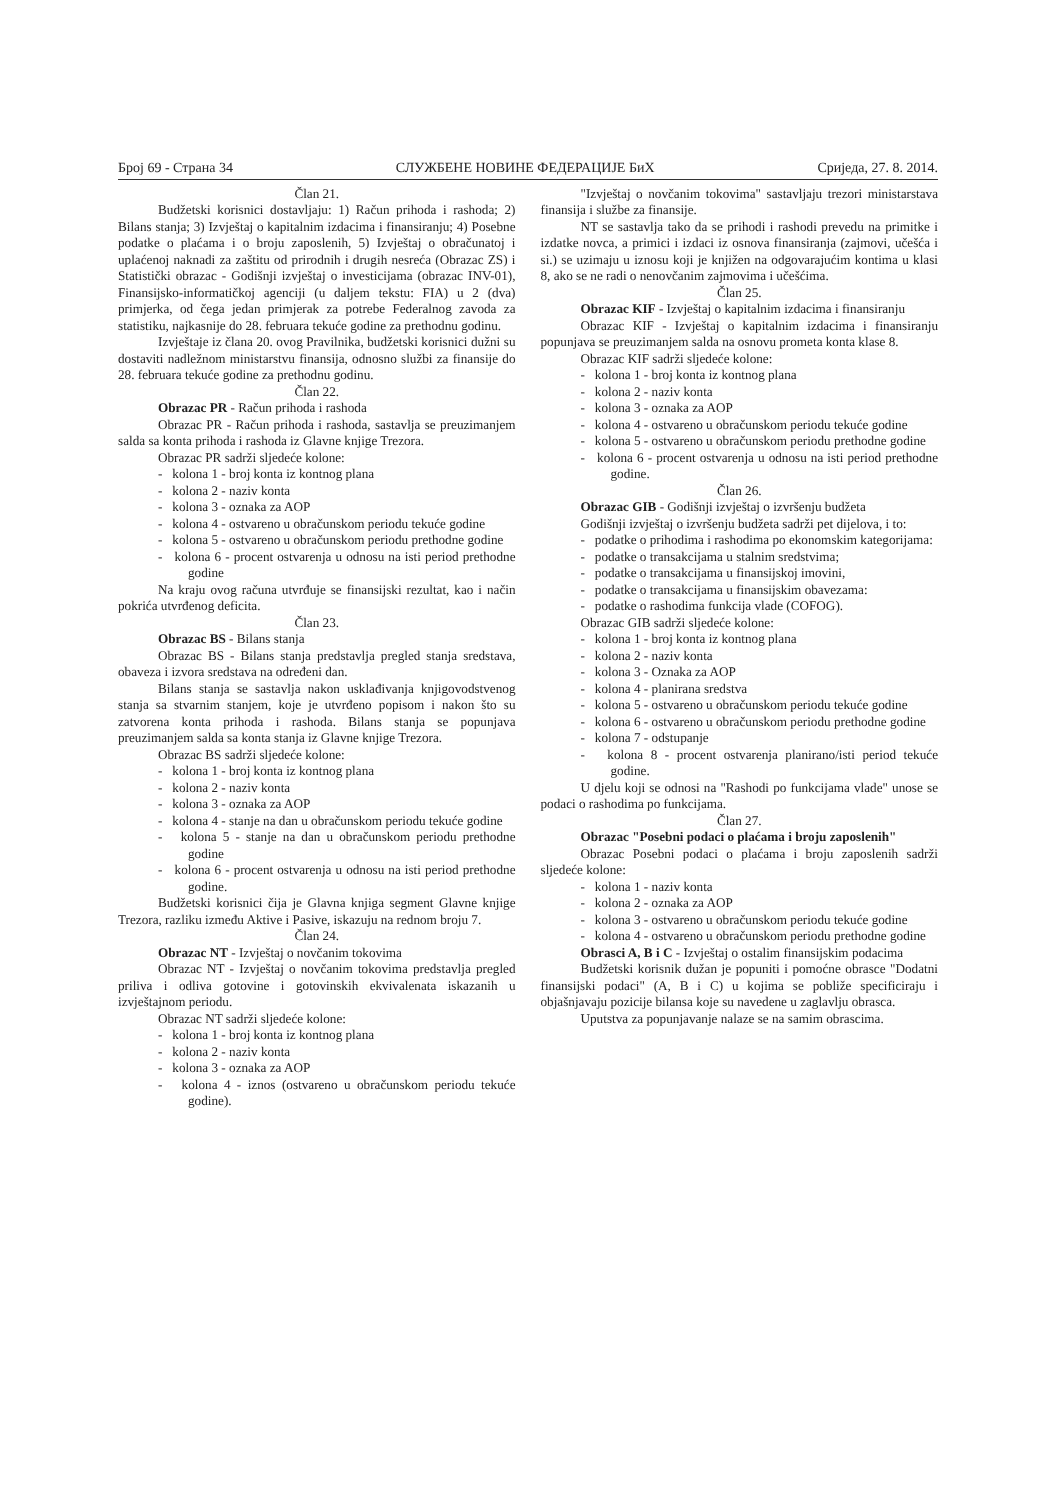Број 69 - Страна 34 СЛУЖБЕНЕ НОВИНЕ ФЕДЕРАЦИЈЕ БиХ Сриједа, 27. 8. 2014.
Član 21.
Budžetski korisnici dostavljaju: 1) Račun prihoda i rashoda; 2) Bilans stanja; 3) Izvještaj o kapitalnim izdacima i finansiranju; 4) Posebne podatke o plaćama i o broju zaposlenih, 5) Izvještaj o obračunatoj i uplaćenoj naknadi za zaštitu od prirodnih i drugih nesreća (Obrazac ZS) i Statistički obrazac - Godišnji izvještaj o investicijama (obrazac INV-01), Finansijsko-informatičkoj agenciji (u daljem tekstu: FIA) u 2 (dva) primjerka, od čega jedan primjerak za potrebe Federalnog zavoda za statistiku, najkasnije do 28. februara tekuće godine za prethodnu godinu.
Izvještaje iz člana 20. ovog Pravilnika, budžetski korisnici dužni su dostaviti nadležnom ministarstvu finansija, odnosno službi za finansije do 28. februara tekuće godine za prethodnu godinu.
Član 22.
Obrazac PR - Račun prihoda i rashoda
Obrazac PR - Račun prihoda i rashoda, sastavlja se preuzimanjem salda sa konta prihoda i rashoda iz Glavne knjige Trezora.
Obrazac PR sadrži sljedeće kolone:
- kolona 1 - broj konta iz kontnog plana
- kolona 2 - naziv konta
- kolona 3 - oznaka za AOP
- kolona 4 - ostvareno u obračunskom periodu tekuće godine
- kolona 5 - ostvareno u obračunskom periodu prethodne godine
- kolona 6 - procent ostvarenja u odnosu na isti period prethodne godine
Na kraju ovog računa utvrđuje se finansijski rezultat, kao i način pokrića utvrđenog deficita.
Član 23.
Obrazac BS - Bilans stanja
Obrazac BS - Bilans stanja predstavlja pregled stanja sredstava, obaveza i izvora sredstava na određeni dan.
Bilans stanja se sastavlja nakon usklađivanja knjigovodstvenog stanja sa stvarnim stanjem, koje je utvrđeno popisom i nakon što su zatvorena konta prihoda i rashoda. Bilans stanja se popunjava preuzimanjem salda sa konta stanja iz Glavne knjige Trezora.
Obrazac BS sadrži sljedeće kolone:
- kolona 1 - broj konta iz kontnog plana
- kolona 2 - naziv konta
- kolona 3 - oznaka za AOP
- kolona 4 - stanje na dan u obračunskom periodu tekuće godine
- kolona 5 - stanje na dan u obračunskom periodu prethodne godine
- kolona 6 - procent ostvarenja u odnosu na isti period prethodne godine.
Budžetski korisnici čija je Glavna knjiga segment Glavne knjige Trezora, razliku između Aktive i Pasive, iskazuju na rednom broju 7.
Član 24.
Obrazac NT - Izvještaj o novčanim tokovima
Obrazac NT - Izvještaj o novčanim tokovima predstavlja pregled priliva i odliva gotovine i gotovinskih ekvivalenata iskazanih u izvještajnom periodu.
Obrazac NT sadrži sljedeće kolone:
- kolona 1 - broj konta iz kontnog plana
- kolona 2 - naziv konta
- kolona 3 - oznaka za AOP
- kolona 4 - iznos (ostvareno u obračunskom periodu tekuće godine).
"Izvještaj o novčanim tokovima" sastavljaju trezori ministarstava finansija i službe za finansije.
NT se sastavlja tako da se prihodi i rashodi prevedu na primitke i izdatke novca, a primici i izdaci iz osnova finansiranja (zajmovi, učešća i si.) se uzimaju u iznosu koji je knjižen na odgovarajućim kontima u klasi 8, ako se ne radi o nenovčanim zajmovima i učešćima.
Član 25.
Obrazac KIF - Izvještaj o kapitalnim izdacima i finansiranju
Obrazac KIF - Izvještaj o kapitalnim izdacima i finansiranju popunjava se preuzimanjem salda na osnovu prometa konta klase 8.
Obrazac KIF sadrži sljedeće kolone:
- kolona 1 - broj konta iz kontnog plana
- kolona 2 - naziv konta
- kolona 3 - oznaka za AOP
- kolona 4 - ostvareno u obračunskom periodu tekuće godine
- kolona 5 - ostvareno u obračunskom periodu prethodne godine
- kolona 6 - procent ostvarenja u odnosu na isti period prethodne godine.
Član 26.
Obrazac GIB - Godišnji izvještaj o izvršenju budžeta
Godišnji izvještaj o izvršenju budžeta sadrži pet dijelova, i to:
- podatke o prihodima i rashodima po ekonomskim kategorijama:
- podatke o transakcijama u stalnim sredstvima;
- podatke o transakcijama u finansijskoj imovini,
- podatke o transakcijama u finansijskim obavezama:
- podatke o rashodima funkcija vlade (COFOG).
Obrazac GIB sadrži sljedeće kolone:
- kolona 1 - broj konta iz kontnog plana
- kolona 2 - naziv konta
- kolona 3 - Oznaka za AOP
- kolona 4 - planirana sredstva
- kolona 5 - ostvareno u obračunskom periodu tekuće godine
- kolona 6 - ostvareno u obračunskom periodu prethodne godine
- kolona 7 - odstupanje
- kolona 8 - procent ostvarenja planirano/isti period tekuće godine.
U djelu koji se odnosi na "Rashodi po funkcijama vlade" unose se podaci o rashodima po funkcijama.
Član 27.
Obrazac "Posebni podaci o plaćama i broju zaposlenih"
Obrazac Posebni podaci o plaćama i broju zaposlenih sadrži sljedeće kolone:
- kolona 1 - naziv konta
- kolona 2 - oznaka za AOP
- kolona 3 - ostvareno u obračunskom periodu tekuće godine
- kolona 4 - ostvareno u obračunskom periodu prethodne godine
Obrasci A, B i C - Izvještaj o ostalim finansijskim podacima
Budžetski korisnik dužan je popuniti i pomoćne obrasce "Dodatni finansijski podaci" (A, B i C) u kojima se pobliže specificiraju i objašnjavaju pozicije bilansa koje su navedene u zaglavlju obrasca.
Uputstva za popunjavanje nalaze se na samim obrascima.